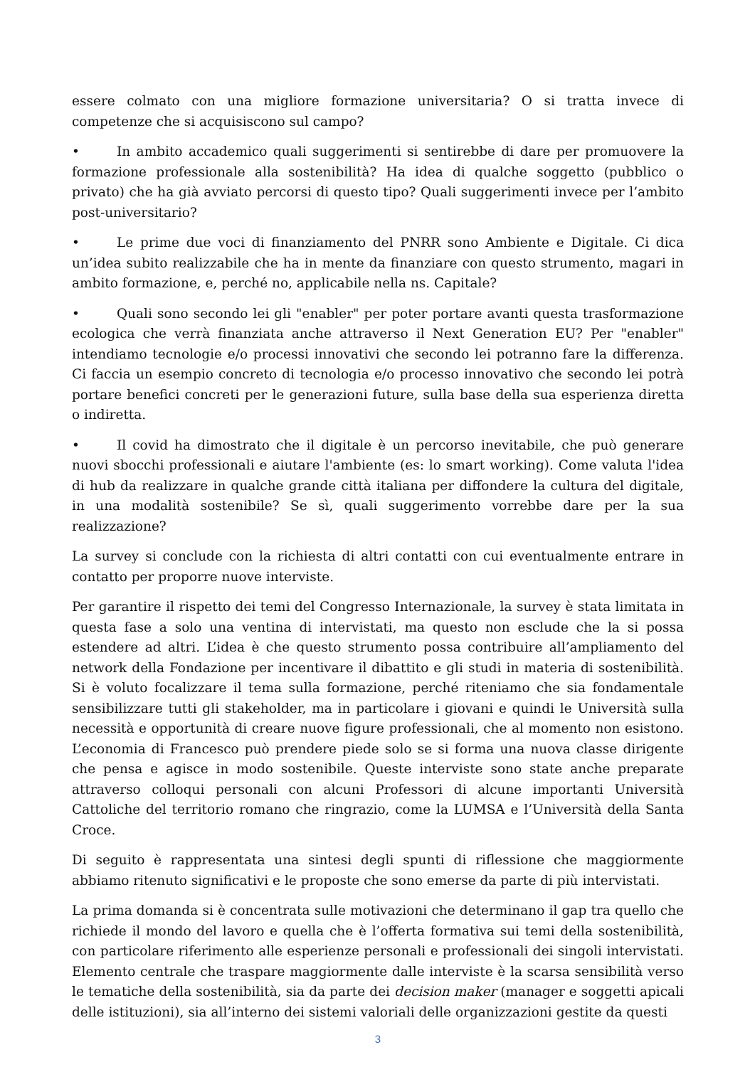essere colmato con una migliore formazione universitaria? O si tratta invece di competenze che si acquisiscono sul campo?
• In ambito accademico quali suggerimenti si sentirebbe di dare per promuovere la formazione professionale alla sostenibilità? Ha idea di qualche soggetto (pubblico o privato) che ha già avviato percorsi di questo tipo? Quali suggerimenti invece per l’ambito post-universitario?
• Le prime due voci di finanziamento del PNRR sono Ambiente e Digitale. Ci dica un’idea subito realizzabile che ha in mente da finanziare con questo strumento, magari in ambito formazione, e, perché no, applicabile nella ns. Capitale?
• Quali sono secondo lei gli "enabler" per poter portare avanti questa trasformazione ecologica che verrà finanziata anche attraverso il Next Generation EU? Per "enabler" intendiamo tecnologie e/o processi innovativi che secondo lei potranno fare la differenza. Ci faccia un esempio concreto di tecnologia e/o processo innovativo che secondo lei potrà portare benefici concreti per le generazioni future, sulla base della sua esperienza diretta o indiretta.
• Il covid ha dimostrato che il digitale è un percorso inevitabile, che può generare nuovi sbocchi professionali e aiutare l'ambiente (es: lo smart working). Come valuta l'idea di hub da realizzare in qualche grande città italiana per diffondere la cultura del digitale, in una modalità sostenibile? Se sì, quali suggerimento vorrebbe dare per la sua realizzazione?
La survey si conclude con la richiesta di altri contatti con cui eventualmente entrare in contatto per proporre nuove interviste.
Per garantire il rispetto dei temi del Congresso Internazionale, la survey è stata limitata in questa fase a solo una ventina di intervistati, ma questo non esclude che la si possa estendere ad altri. L’idea è che questo strumento possa contribuire all’ampliamento del network della Fondazione per incentivare il dibattito e gli studi in materia di sostenibilità. Si è voluto focalizzare il tema sulla formazione, perché riteniamo che sia fondamentale sensibilizzare tutti gli stakeholder, ma in particolare i giovani e quindi le Università sulla necessità e opportunità di creare nuove figure professionali, che al momento non esistono. L’economia di Francesco può prendere piede solo se si forma una nuova classe dirigente che pensa e agisce in modo sostenibile. Queste interviste sono state anche preparate attraverso colloqui personali con alcuni Professori di alcune importanti Università Cattoliche del territorio romano che ringrazio, come la LUMSA e l’Università della Santa Croce.
Di seguito è rappresentata una sintesi degli spunti di riflessione che maggiormente abbiamo ritenuto significativi e le proposte che sono emerse da parte di più intervistati.
La prima domanda si è concentrata sulle motivazioni che determinano il gap tra quello che richiede il mondo del lavoro e quella che è l’offerta formativa sui temi della sostenibilità, con particolare riferimento alle esperienze personali e professionali dei singoli intervistati. Elemento centrale che traspare maggiormente dalle interviste è la scarsa sensibilità verso le tematiche della sostenibilità, sia da parte dei decision maker (manager e soggetti apicali delle istituzioni), sia all’interno dei sistemi valoriali delle organizzazioni gestite da questi
3